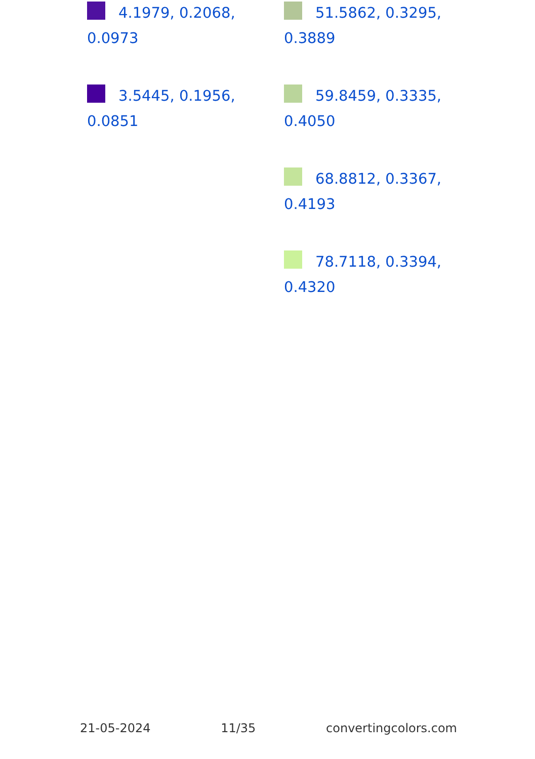4.1979, 0.2068, 0.0973
3.5445, 0.1956, 0.0851
51.5862, 0.3295, 0.3889
59.8459, 0.3335, 0.4050
68.8812, 0.3367, 0.4193
78.7118, 0.3394, 0.4320
21-05-2024 11/35 convertingcolors.com